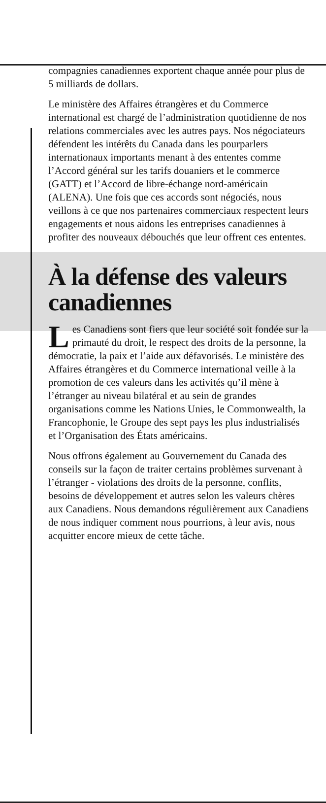compagnies canadiennes exportent chaque année pour plus de 5 milliards de dollars.
Le ministère des Affaires étrangères et du Commerce international est chargé de l’administration quotidienne de nos relations commerciales avec les autres pays. Nos négociateurs défendent les intérêts du Canada dans les pourparlers internationaux importants menant à des ententes comme l’Accord général sur les tarifs douaniers et le commerce (GATT) et l’Accord de libre-échange nord-américain (ALENA). Une fois que ces accords sont négociés, nous veillons à ce que nos partenaires commerciaux respectent leurs engagements et nous aidons les entreprises canadiennes à profiter des nouveaux débouchés que leur offrent ces ententes.
À la défense des valeurs canadiennes
Les Canadiens sont fiers que leur société soit fondée sur la primauté du droit, le respect des droits de la personne, la démocratie, la paix et l’aide aux défavorisés. Le ministère des Affaires étrangères et du Commerce international veille à la promotion de ces valeurs dans les activités qu’il mène à l’étranger au niveau bilatéral et au sein de grandes organisations comme les Nations Unies, le Commonwealth, la Francophonie, le Groupe des sept pays les plus industrialisés et l’Organisation des États américains.
Nous offrons également au Gouvernement du Canada des conseils sur la façon de traiter certains problèmes survenant à l’étranger - violations des droits de la personne, conflits, besoins de développement et autres selon les valeurs chères aux Canadiens. Nous demandons régulièrement aux Canadiens de nous indiquer comment nous pourrions, à leur avis, nous acquitter encore mieux de cette tâche.